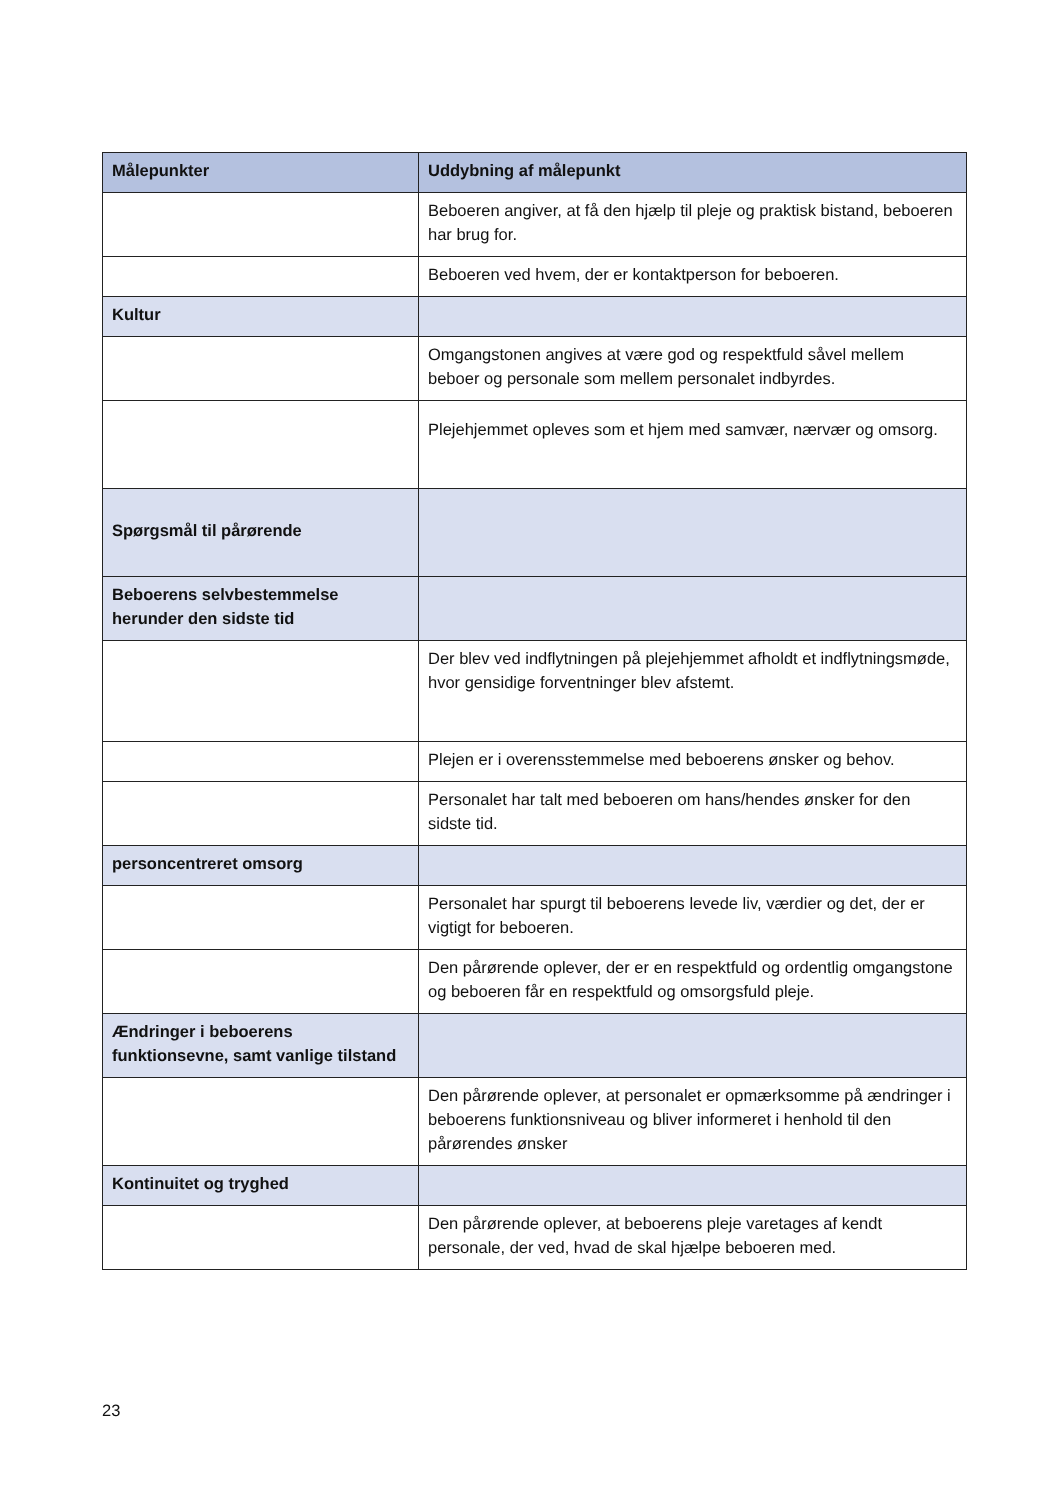| Målepunkter | Uddybning af målepunkt |
| --- | --- |
| | Beboeren angiver, at få den hjælp til pleje og praktisk bistand, beboeren har brug for. |
| | Beboeren ved hvem, der er kontaktperson for beboeren. |
| Kultur | |
| | Omgangstonen angives at være god og respektfuld såvel mellem beboer og personale som mellem personalet indbyrdes. |
| | Plejehjemmet opleves som et hjem med samvær, nærvær og omsorg. |
| Spørgsmål til pårørende | |
| Beboerens selvbestemmelse herunder den sidste tid | |
| | Der blev ved indflytningen på plejehjemmet afholdt et indflytningsmøde, hvor gensidige forventninger blev afstemt. |
| | Plejen er i overensstemmelse med beboerens ønsker og behov. |
| | Personalet har talt med beboeren om hans/hendes ønsker for den sidste tid. |
| personcentreret omsorg | |
| | Personalet har spurgt til beboerens levede liv, værdier og det, der er vigtigt for beboeren. |
| | Den pårørende oplever, der er en respektfuld og ordentlig omgangstone og beboeren får en respektfuld og omsorgsfuld pleje. |
| Ændringer i beboerens funktionsevne, samt vanlige tilstand | |
| | Den pårørende oplever, at personalet er opmærksomme på ændringer i beboerens funktionsniveau og bliver informeret i henhold til den pårørendes ønsker |
| Kontinuitet og tryghed | |
| | Den pårørende oplever, at beboerens pleje varetages af kendt personale, der ved, hvad de skal hjælpe beboeren med. |
23